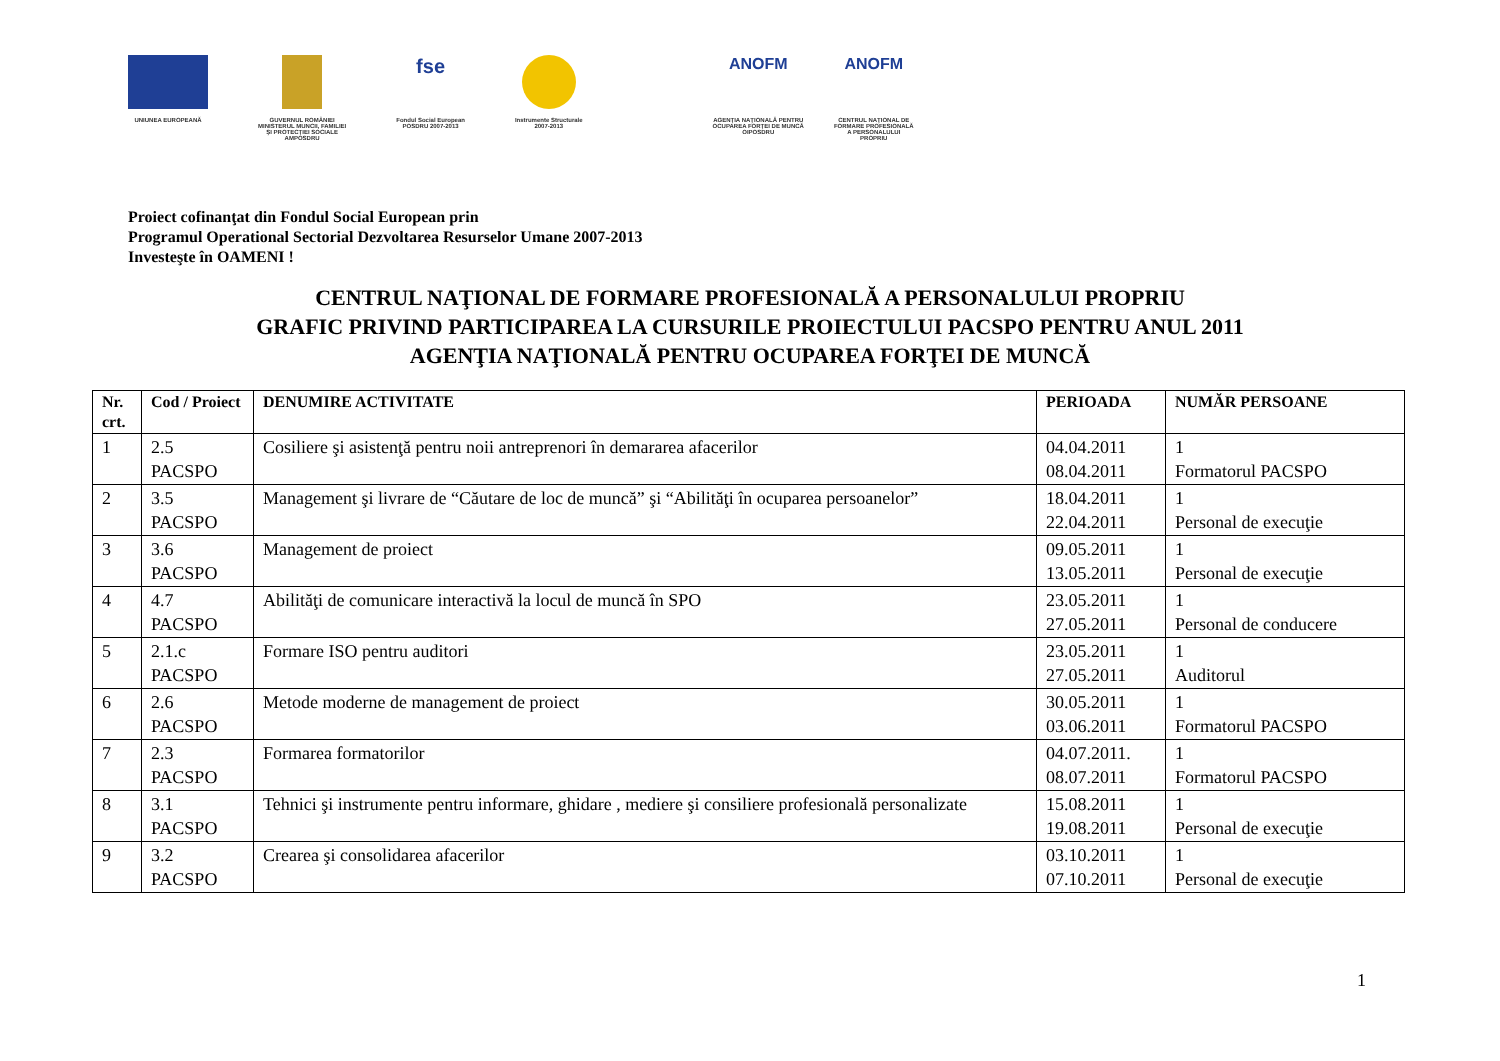UNIUNEA EUROPEANĂ GUVERNUL ROMÂNIEI
MINISTERUL MUNCII, FAMILIEI
ŞI PROTECŢIEI SOCIALE
AMPOSDRU
fse
Fondul Social European
POSDRU 2007-2013
Instrumente Structurale
2007-2013
ANOFM
AGENŢIA NAŢIONALĂ PENTRU
OCUPAREA FORŢEI DE MUNCĂ
OIPOSDRU
ANOFM
CENTRUL NAŢIONAL DE
FORMARE PROFESIONALĂ
A PERSONALULUI
PROPRIU
Proiect cofinanţat din Fondul Social European prin
Programul Operational Sectorial Dezvoltarea Resurselor Umane 2007-2013
Investeşte în OAMENI !
CENTRUL NAŢIONAL DE FORMARE PROFESIONALĂ A PERSONALULUI PROPRIU
GRAFIC PRIVIND PARTICIPAREA LA CURSURILE PROIECTULUI PACSPO PENTRU ANUL 2011
AGENŢIA NAŢIONALĂ PENTRU OCUPAREA FORŢEI DE MUNCĂ
| Nr. crt. | Cod / Proiect | DENUMIRE ACTIVITATE | PERIOADA | NUMĂR PERSOANE |
| --- | --- | --- | --- | --- |
| 1 | 2.5 PACSPO | Cosiliere şi asistenţă pentru noii antreprenori în demararea afacerilor | 04.04.2011 08.04.2011 | 1 Formatorul PACSPO |
| 2 | 3.5 PACSPO | Management şi livrare de “Căutare de loc de muncă” şi “Abilităţi în ocuparea persoanelor” | 18.04.2011 22.04.2011 | 1 Personal de execuţie |
| 3 | 3.6 PACSPO | Management de proiect | 09.05.2011 13.05.2011 | 1 Personal de execuţie |
| 4 | 4.7 PACSPO | Abilităţi de comunicare interactivă la locul de muncă în SPO | 23.05.2011 27.05.2011 | 1 Personal de conducere |
| 5 | 2.1.c PACSPO | Formare ISO pentru auditori | 23.05.2011 27.05.2011 | 1 Auditorul |
| 6 | 2.6 PACSPO | Metode moderne de management de proiect | 30.05.2011 03.06.2011 | 1 Formatorul PACSPO |
| 7 | 2.3 PACSPO | Formarea formatorilor | 04.07.2011. 08.07.2011 | 1 Formatorul PACSPO |
| 8 | 3.1 PACSPO | Tehnici şi instrumente pentru informare, ghidare , mediere şi consiliere profesională personalizate | 15.08.2011 19.08.2011 | 1 Personal de execuţie |
| 9 | 3.2 PACSPO | Crearea şi consolidarea afacerilor | 03.10.2011 07.10.2011 | 1 Personal de execuţie |
1